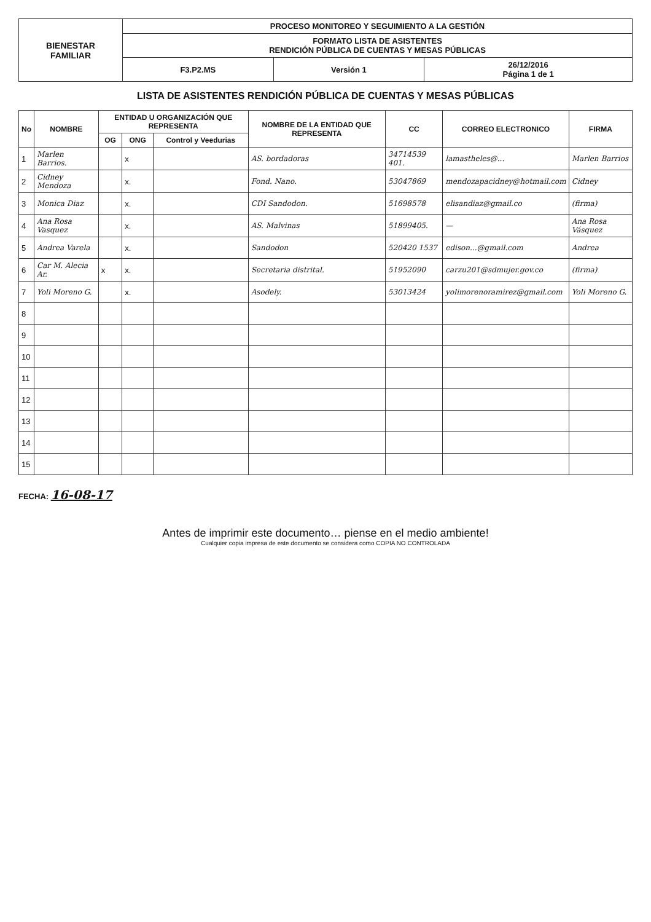| BIENESTAR FAMILIAR | PROCESO MONITOREO Y SEGUIMIENTO A LA GESTIÓN | | |
| | FORMATO LISTA DE ASISTENTES RENDICIÓN PÚBLICA DE CUENTAS Y MESAS PÚBLICAS | | |
| | F3.P2.MS | Versión 1 | 26/12/2016 Página 1 de 1 |
LISTA DE ASISTENTES RENDICIÓN PÚBLICA DE CUENTAS Y MESAS PÚBLICAS
| No | NOMBRE | ENTIDAD U ORGANIZACIÓN QUE REPRESENTA | | | NOMBRE DE LA ENTIDAD QUE REPRESENTA | CC | CORREO ELECTRONICO | FIRMA |
| --- | --- | --- | --- | --- | --- | --- | --- | --- |
| | | OG | ONG | Control y Veedurias | | | | |
| 1 | Marlen Barrios. | | x | | AS. bordadoras | 34714539 401. | lamastheles@... | Marlen Barrios |
| 2 | Cidney Mendoza | | x. | | Fond. Nano. | 53047869 | mendozapacidney@hotmail.com | Cidney |
| 3 | Monica Diaz | | x. | | CDI Sandodon. | 51698578 | elisandiaz@gmail.co | (firma) |
| 4 | Ana Rosa Vasquez | | x. | | AS. Malvinas | 51899405. | — | Ana Rosa Vásquez |
| 5 | Andrea Varela | | x. | | Sandodon | 520420 1537 | edison...@gmail.com | Andrea |
| 6 | Car M. Alecia Ar. | x | x. | | Secretaria distrital. | 51952090 | carzu201@sdmujer.gov.co | (firma) |
| 7 | Yoli Moreno G. | | x. | | Asodely. | 53013424 | yolimorenoramirez@gmail.com | Yoli Moreno G. |
| 8 | | | | | | | | |
| 9 | | | | | | | | |
| 10 | | | | | | | | |
| 11 | | | | | | | | |
| 12 | | | | | | | | |
| 13 | | | | | | | | |
| 14 | | | | | | | | |
| 15 | | | | | | | | |
FECHA: 16-08-17
Antes de imprimir este documento… piense en el medio ambiente!
Cualquier copia impresa de este documento se considera como COPIA NO CONTROLADA